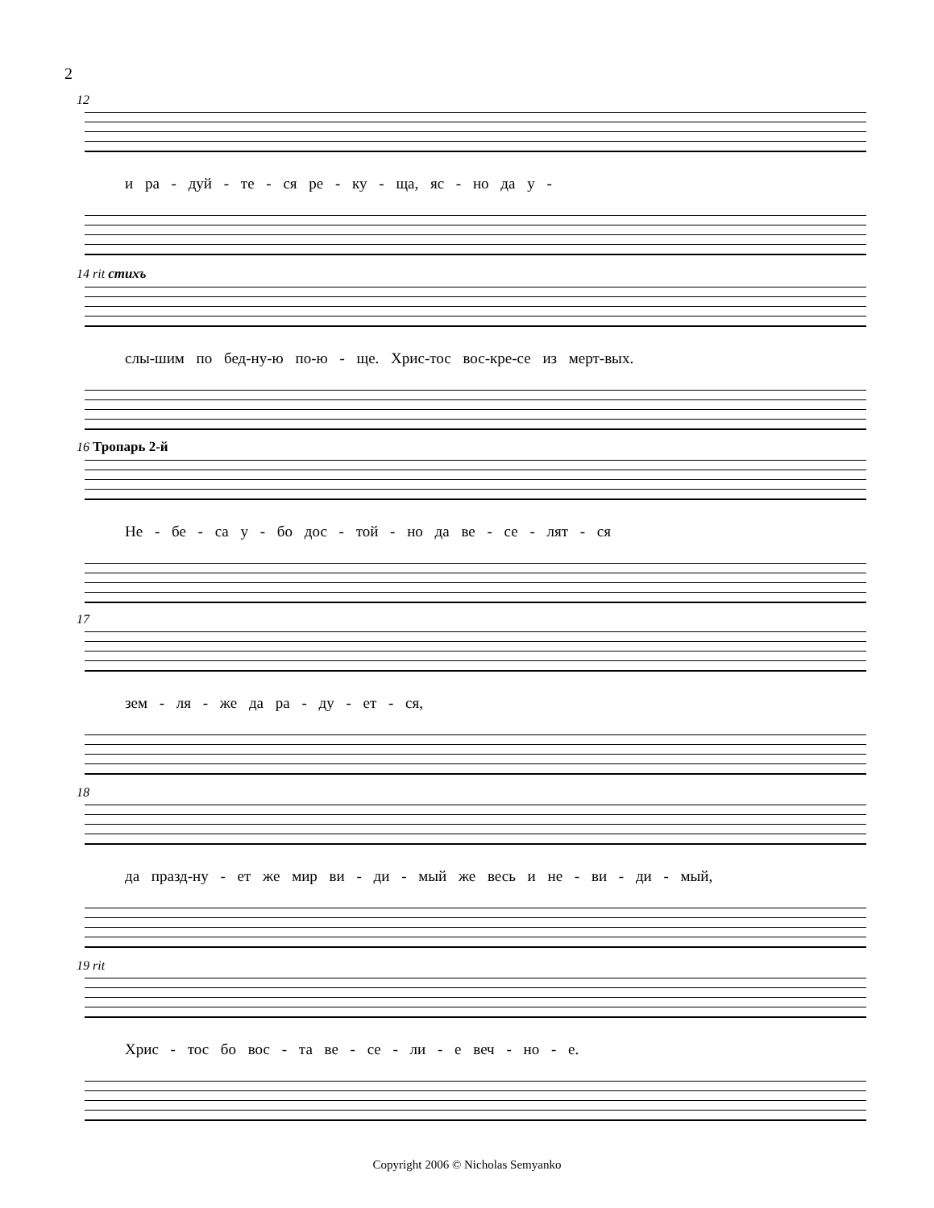2
12
и ра - дуй - те - ся ре - ку - ща, яс - но да у -
14 rit стихъ
слы-шим по бед-ну-ю по-ю - ще. Хрис-тос вос-кре-се из мерт-вых.
16 Тропарь 2-й
Не - бе - са у - бо дос - той - но да ве - се - лят - ся
17
зем - ля - же да ра - ду - ет - ся,
18
да празд-ну - ет же мир ви - ди - мый же весь и не - ви - ди - мый,
19 rit
Хрис - тос бо вос - та ве - се - ли - е веч - но - е.
Copyright 2006 © Nicholas Semyanko